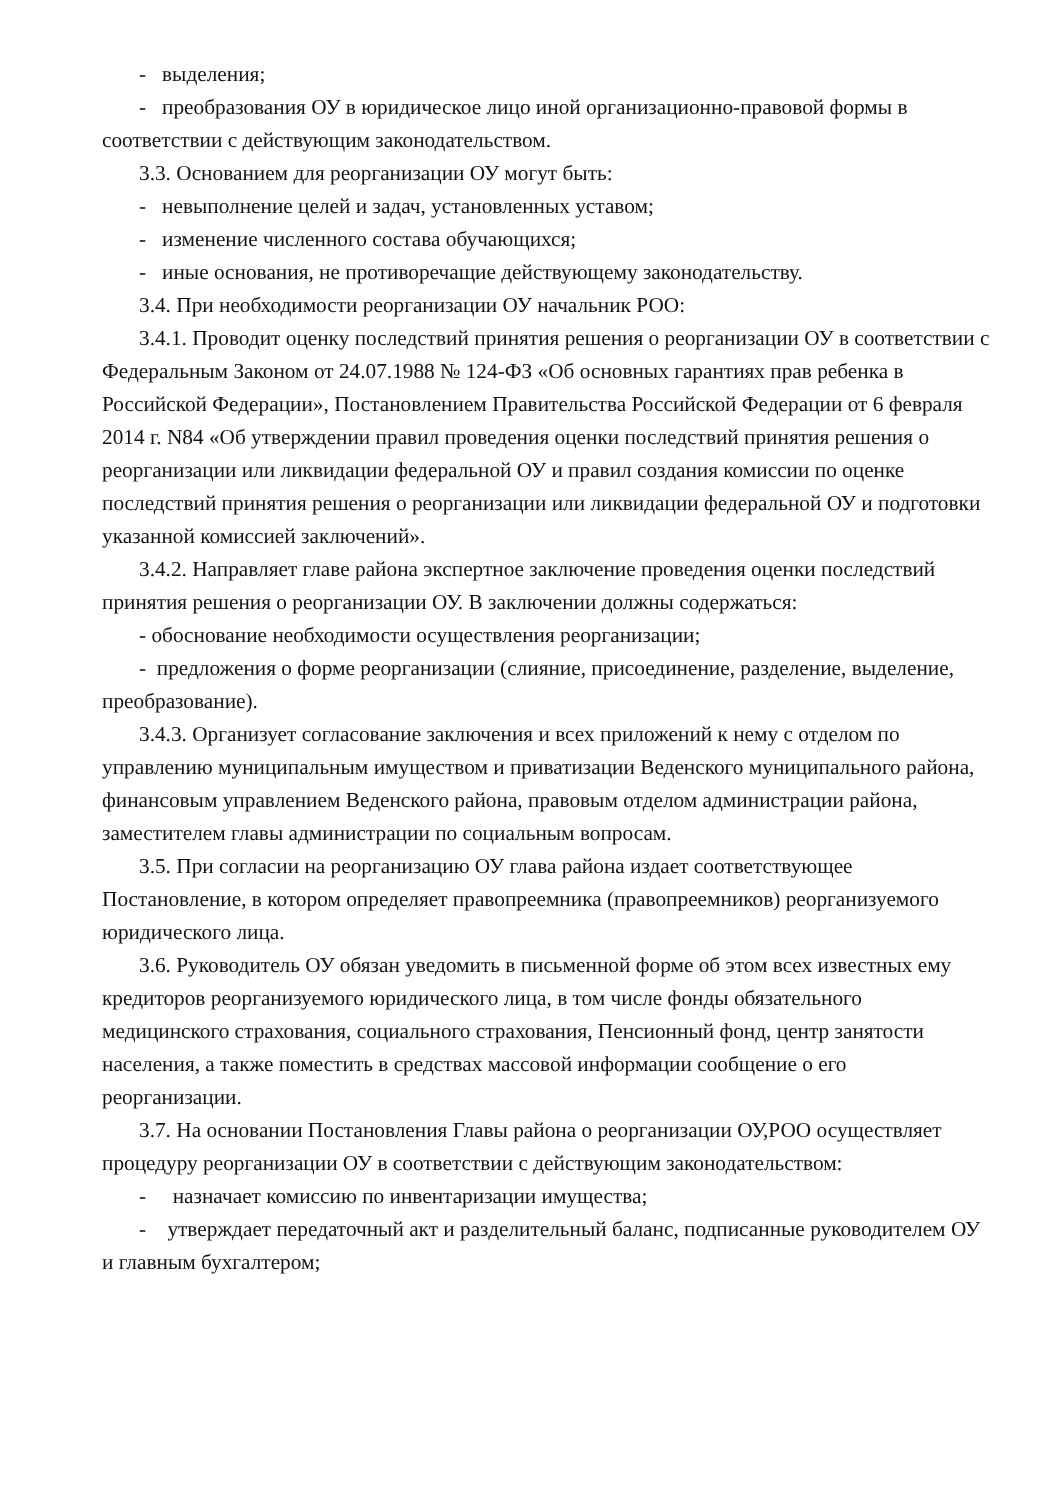- выделения;
- преобразования ОУ в юридическое лицо иной организационно-правовой формы в соответствии с действующим законодательством.
3.3. Основанием для реорганизации ОУ могут быть:
- невыполнение целей и задач, установленных уставом;
- изменение численного состава обучающихся;
- иные основания, не противоречащие действующему законодательству.
3.4. При необходимости реорганизации ОУ начальник РОО:
3.4.1. Проводит оценку последствий принятия решения о реорганизации ОУ в соответствии с Федеральным Законом от 24.07.1988 № 124-ФЗ «Об основных гарантиях прав ребенка в Российской Федерации», Постановлением Правительства Российской Федерации от 6 февраля 2014 г. N84 «Об утверждении правил проведения оценки последствий принятия решения о реорганизации или ликвидации федеральной ОУ и правил создания комиссии по оценке последствий принятия решения о реорганизации или ликвидации федеральной ОУ и подготовки указанной комиссией заключений».
3.4.2. Направляет главе района экспертное заключение проведения оценки последствий принятия решения о реорганизации ОУ. В заключении должны содержаться:
- обоснование необходимости осуществления реорганизации;
- предложения о форме реорганизации (слияние, присоединение, разделение, выделение, преобразование).
3.4.3. Организует согласование заключения и всех приложений к нему с отделом по управлению муниципальным имуществом и приватизации Веденского муниципального района, финансовым управлением Веденского района, правовым отделом администрации района, заместителем главы администрации по социальным вопросам.
3.5. При согласии на реорганизацию ОУ глава района издает соответствующее Постановление, в котором определяет правопреемника (правопреемников) реорганизуемого юридического лица.
3.6. Руководитель ОУ обязан уведомить в письменной форме об этом всех известных ему кредиторов реорганизуемого юридического лица, в том числе фонды обязательного медицинского страхования, социального страхования, Пенсионный фонд, центр занятости населения, а также поместить в средствах массовой информации сообщение о его реорганизации.
3.7. На основании Постановления Главы района о реорганизации ОУ,РОО осуществляет процедуру реорганизации ОУ в соответствии с действующим законодательством:
- назначает комиссию по инвентаризации имущества;
- утверждает передаточный акт и разделительный баланс, подписанные руководителем ОУ и главным бухгалтером;